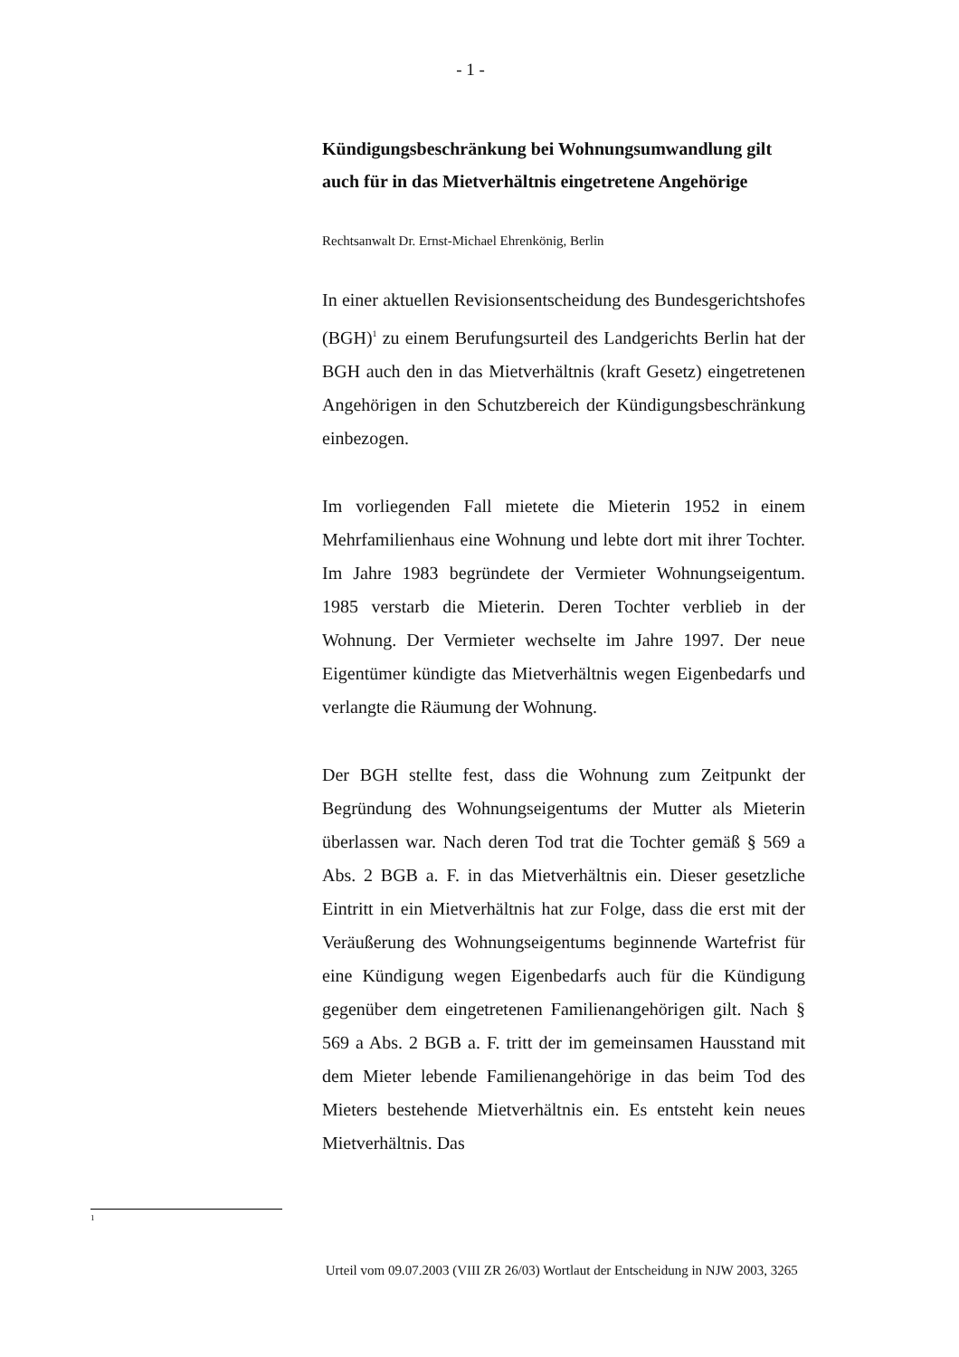- 1 -
Kündigungsbeschränkung bei Wohnungsumwandlung gilt auch für in das Mietverhältnis eingetretene Angehörige
Rechtsanwalt Dr. Ernst-Michael Ehrenkönig, Berlin
In einer aktuellen Revisionsentscheidung des Bundesgerichtshofes (BGH)<sup>1</sup> zu einem Berufungsurteil des Landgerichts Berlin hat der BGH auch den in das Mietverhältnis (kraft Gesetz) eingetretenen Angehörigen in den Schutzbereich der Kündigungsbeschränkung einbezogen.
Im vorliegenden Fall mietete die Mieterin 1952 in einem Mehrfamilienhaus eine Wohnung und lebte dort mit ihrer Tochter. Im Jahre 1983 begründete der Vermieter Wohnungseigentum. 1985 verstarb die Mieterin. Deren Tochter verblieb in der Wohnung. Der Vermieter wechselte im Jahre 1997. Der neue Eigentümer kündigte das Mietverhältnis wegen Eigenbedarfs und verlangte die Räumung der Wohnung.
Der BGH stellte fest, dass die Wohnung zum Zeitpunkt der Begründung des Wohnungseigentums der Mutter als Mieterin überlassen war. Nach deren Tod trat die Tochter gemäß § 569 a Abs. 2 BGB a. F. in das Mietverhältnis ein. Dieser gesetzliche Eintritt in ein Mietverhältnis hat zur Folge, dass die erst mit der Veräußerung des Wohnungseigentums beginnende Wartefrist für eine Kündigung wegen Eigenbedarfs auch für die Kündigung gegenüber dem eingetretenen Familienangehörigen gilt. Nach § 569 a Abs. 2 BGB a. F. tritt der im gemeinsamen Hausstand mit dem Mieter lebende Familienangehörige in das beim Tod des Mieters bestehende Mietverhältnis ein. Es entsteht kein neues Mietverhältnis. Das
1
Urteil vom 09.07.2003 (VIII ZR 26/03) Wortlaut der Entscheidung in NJW 2003, 3265